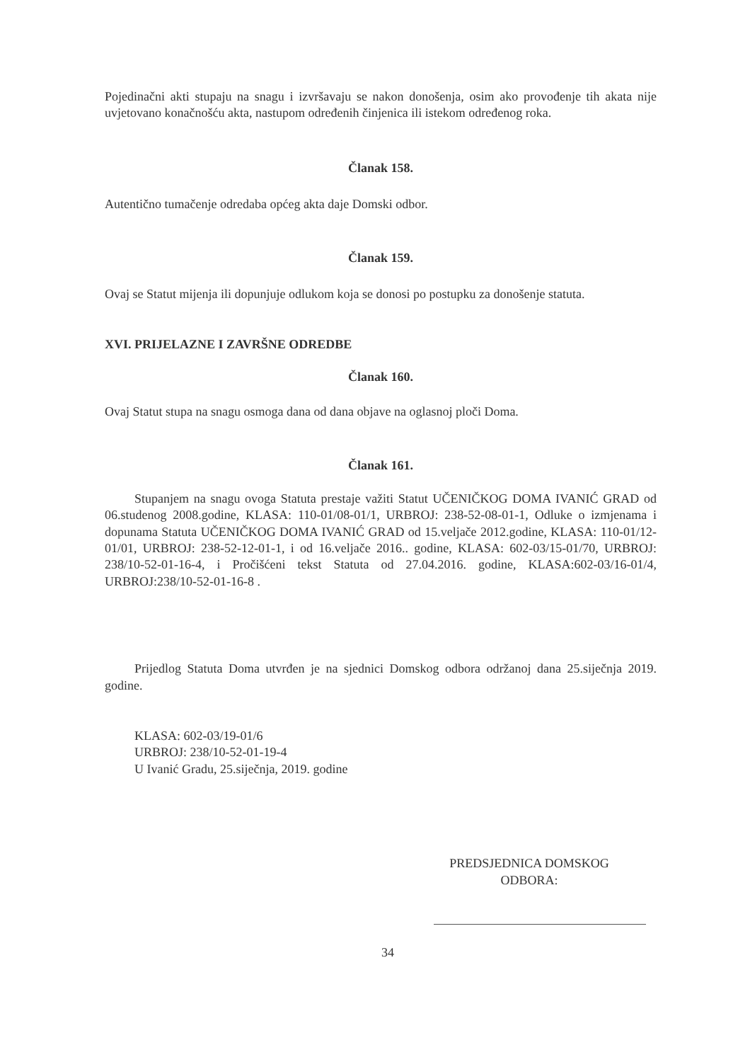Pojedinačni akti stupaju na snagu i izvršavaju se nakon donošenja, osim ako provođenje tih akata nije uvjetovano konačnošću akta, nastupom određenih činjenica ili istekom određenog roka.
Članak 158.
Autentično tumačenje odredaba općeg akta daje Domski odbor.
Članak 159.
Ovaj se Statut mijenja ili dopunjuje odlukom koja se donosi po postupku za donošenje statuta.
XVI. PRIJELAZNE I ZAVRŠNE ODREDBE
Članak 160.
Ovaj Statut stupa na snagu osmoga dana od dana objave na oglasnoj ploči Doma.
Članak 161.
Stupanjem na snagu ovoga Statuta prestaje važiti Statut UČENIČKOG DOMA IVANIĆ GRAD od 06.studenog 2008.godine, KLASA: 110-01/08-01/1, URBROJ: 238-52-08-01-1, Odluke o izmjenama i dopunama Statuta UČENIČKOG DOMA IVANIĆ GRAD od 15.veljače 2012.godine, KLASA: 110-01/12-01/01, URBROJ: 238-52-12-01-1, i od 16.veljače 2016.. godine, KLASA: 602-03/15-01/70, URBROJ: 238/10-52-01-16-4, i Pročišćeni tekst Statuta od 27.04.2016. godine, KLASA:602-03/16-01/4, URBROJ:238/10-52-01-16-8 .
Prijedlog Statuta Doma utvrđen je na sjednici Domskog odbora održanoj dana 25.siječnja 2019. godine.
KLASA: 602-03/19-01/6
URBROJ: 238/10-52-01-19-4
U Ivanić Gradu, 25.siječnja, 2019. godine
PREDSJEDNICA DOMSKOG
ODBORA:
34